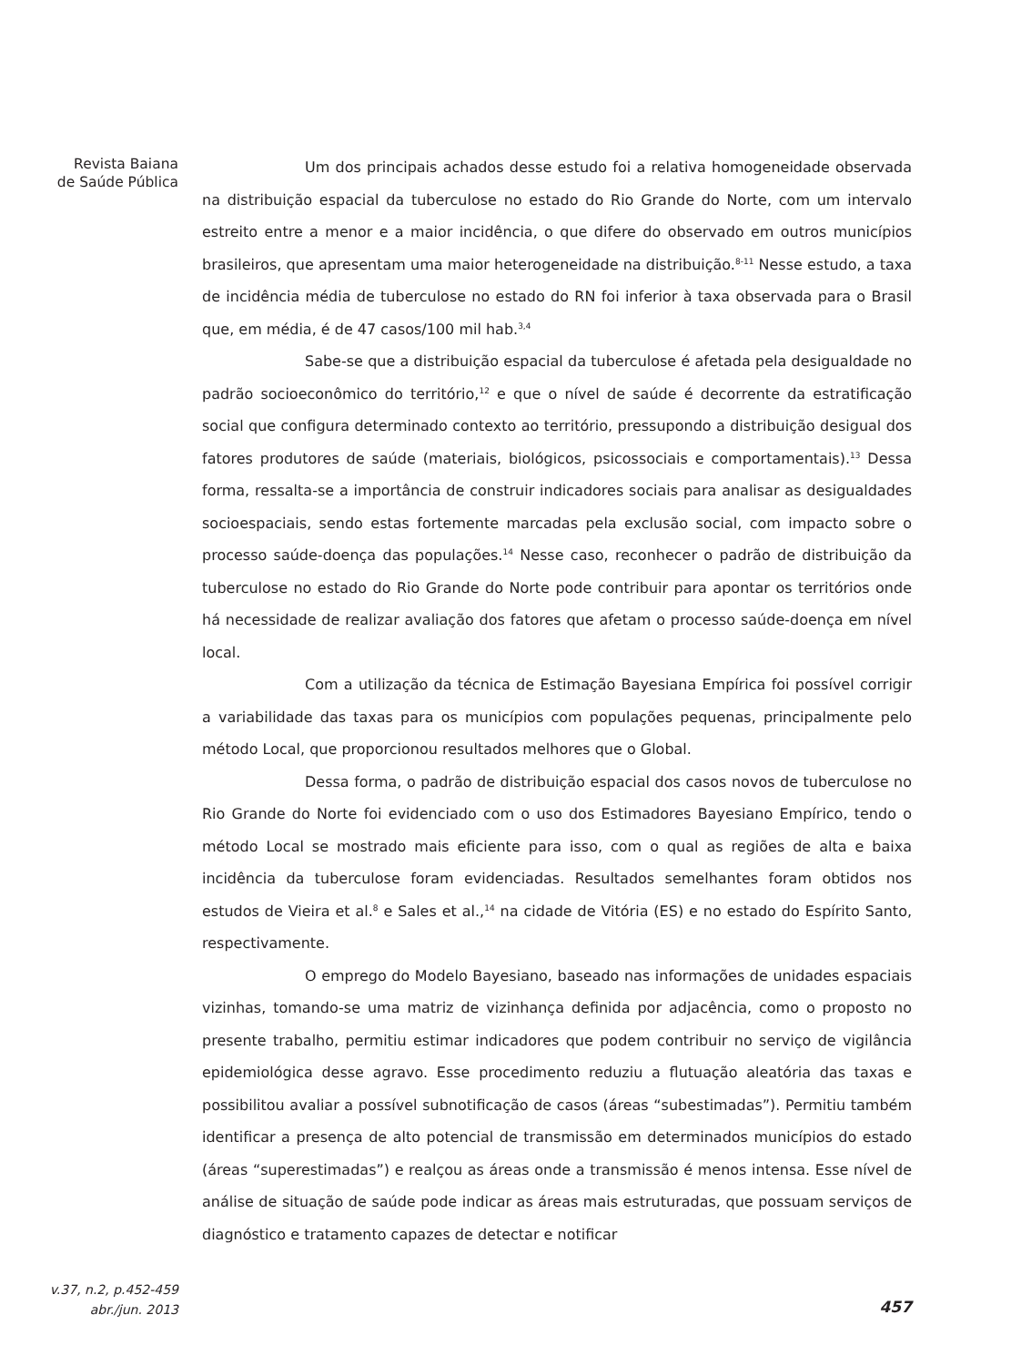Revista Baiana
de Saúde Pública
Um dos principais achados desse estudo foi a relativa homogeneidade observada na distribuição espacial da tuberculose no estado do Rio Grande do Norte, com um intervalo estreito entre a menor e a maior incidência, o que difere do observado em outros municípios brasileiros, que apresentam uma maior heterogeneidade na distribuição.<sup>8-11</sup> Nesse estudo, a taxa de incidência média de tuberculose no estado do RN foi inferior à taxa observada para o Brasil que, em média, é de 47 casos/100 mil hab.<sup>3,4</sup>
Sabe-se que a distribuição espacial da tuberculose é afetada pela desigualdade no padrão socioeconômico do território,<sup>12</sup> e que o nível de saúde é decorrente da estratificação social que configura determinado contexto ao território, pressupondo a distribuição desigual dos fatores produtores de saúde (materiais, biológicos, psicossociais e comportamentais).<sup>13</sup> Dessa forma, ressalta-se a importância de construir indicadores sociais para analisar as desigualdades socioespaciais, sendo estas fortemente marcadas pela exclusão social, com impacto sobre o processo saúde-doença das populações.<sup>14</sup> Nesse caso, reconhecer o padrão de distribuição da tuberculose no estado do Rio Grande do Norte pode contribuir para apontar os territórios onde há necessidade de realizar avaliação dos fatores que afetam o processo saúde-doença em nível local.
Com a utilização da técnica de Estimação Bayesiana Empírica foi possível corrigir a variabilidade das taxas para os municípios com populações pequenas, principalmente pelo método Local, que proporcionou resultados melhores que o Global.
Dessa forma, o padrão de distribuição espacial dos casos novos de tuberculose no Rio Grande do Norte foi evidenciado com o uso dos Estimadores Bayesiano Empírico, tendo o método Local se mostrado mais eficiente para isso, com o qual as regiões de alta e baixa incidência da tuberculose foram evidenciadas. Resultados semelhantes foram obtidos nos estudos de Vieira et al.<sup>8</sup> e Sales et al.,<sup>14</sup> na cidade de Vitória (ES) e no estado do Espírito Santo, respectivamente.
O emprego do Modelo Bayesiano, baseado nas informações de unidades espaciais vizinhas, tomando-se uma matriz de vizinhança definida por adjacência, como o proposto no presente trabalho, permitiu estimar indicadores que podem contribuir no serviço de vigilância epidemiológica desse agravo. Esse procedimento reduziu a flutuação aleatória das taxas e possibilitou avaliar a possível subnotificação de casos (áreas “subestimadas”). Permitiu também identificar a presença de alto potencial de transmissão em determinados municípios do estado (áreas “superestimadas”) e realçou as áreas onde a transmissão é menos intensa. Esse nível de análise de situação de saúde pode indicar as áreas mais estruturadas, que possuam serviços de diagnóstico e tratamento capazes de detectar e notificar
v.37, n.2, p.452-459
abr./jun. 2013
457